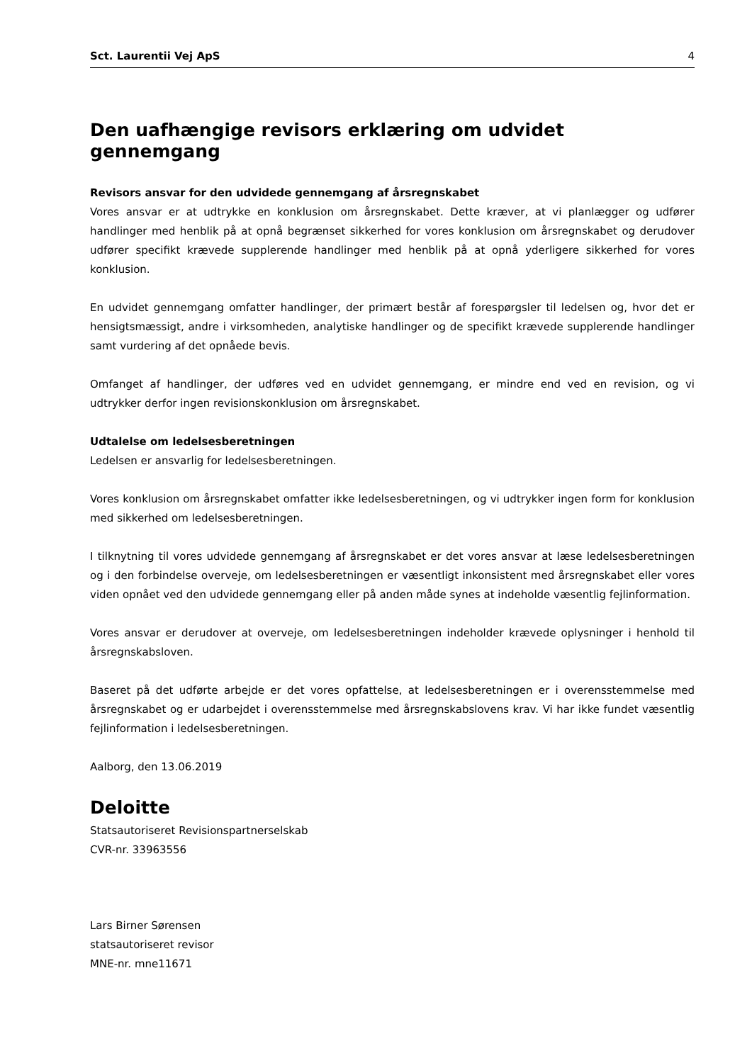Sct. Laurentii Vej ApS 4
Den uafhængige revisors erklæring om udvidet gennemgang
Revisors ansvar for den udvidede gennemgang af årsregnskabet
Vores ansvar er at udtrykke en konklusion om årsregnskabet. Dette kræver, at vi planlægger og udfører handlinger med henblik på at opnå begrænset sikkerhed for vores konklusion om årsregnskabet og derudover udfører specifikt krævede supplerende handlinger med henblik på at opnå yderligere sikkerhed for vores konklusion.
En udvidet gennemgang omfatter handlinger, der primært består af forespørgsler til ledelsen og, hvor det er hensigtsmæssigt, andre i virksomheden, analytiske handlinger og de specifikt krævede supplerende handlinger samt vurdering af det opnåede bevis.
Omfanget af handlinger, der udføres ved en udvidet gennemgang, er mindre end ved en revision, og vi udtrykker derfor ingen revisionskonklusion om årsregnskabet.
Udtalelse om ledelsesberetningen
Ledelsen er ansvarlig for ledelsesberetningen.
Vores konklusion om årsregnskabet omfatter ikke ledelsesberetningen, og vi udtrykker ingen form for konklusion med sikkerhed om ledelsesberetningen.
I tilknytning til vores udvidede gennemgang af årsregnskabet er det vores ansvar at læse ledelsesberetningen og i den forbindelse overveje, om ledelsesberetningen er væsentligt inkonsistent med årsregnskabet eller vores viden opnået ved den udvidede gennemgang eller på anden måde synes at indeholde væsentlig fejlinformation.
Vores ansvar er derudover at overveje, om ledelsesberetningen indeholder krævede oplysninger i henhold til årsregnskabsloven.
Baseret på det udførte arbejde er det vores opfattelse, at ledelsesberetningen er i overensstemmelse med årsregnskabet og er udarbejdet i overensstemmelse med årsregnskabslovens krav. Vi har ikke fundet væsentlig fejlinformation i ledelsesberetningen.
Aalborg, den 13.06.2019
Deloitte
Statsautoriseret Revisionspartnerselskab
CVR-nr. 33963556
Lars Birner Sørensen
statsautoriseret revisor
MNE-nr. mne11671